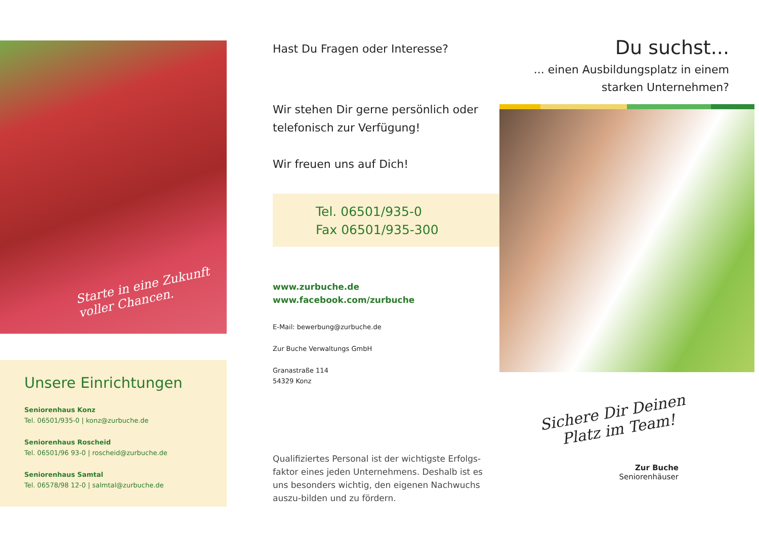Starte in eine Zukunft
voller Chancen.
Unsere Einrichtungen
Seniorenhaus Konz
Tel. 06501/935-0 | konz@zurbuche.de
Seniorenhaus Roscheid
Tel. 06501/96 93-0 | roscheid@zurbuche.de
Seniorenhaus Samtal
Tel. 06578/98 12-0 | salmtal@zurbuche.de
Hast Du Fragen oder Interesse?
Wir stehen Dir gerne persönlich oder telefonisch zur Verfügung!
Wir freuen uns auf Dich!
Tel. 06501/935-0
Fax 06501/935-300
www.zurbuche.de
www.facebook.com/zurbuche
E-Mail: bewerbung@zurbuche.de
Zur Buche Verwaltungs GmbH
Granastraße 114
54329 Konz
Qualifiziertes Personal ist der wichtigste Erfolgs-faktor eines jeden Unternehmens. Deshalb ist es uns besonders wichtig, den eigenen Nachwuchs auszu-bilden und zu fördern.
Du suchst...
... einen Ausbildungsplatz in einem
starken Unternehmen?
Sichere Dir Deinen
Platz im Team!
Zur Buche
Seniorenhäuser